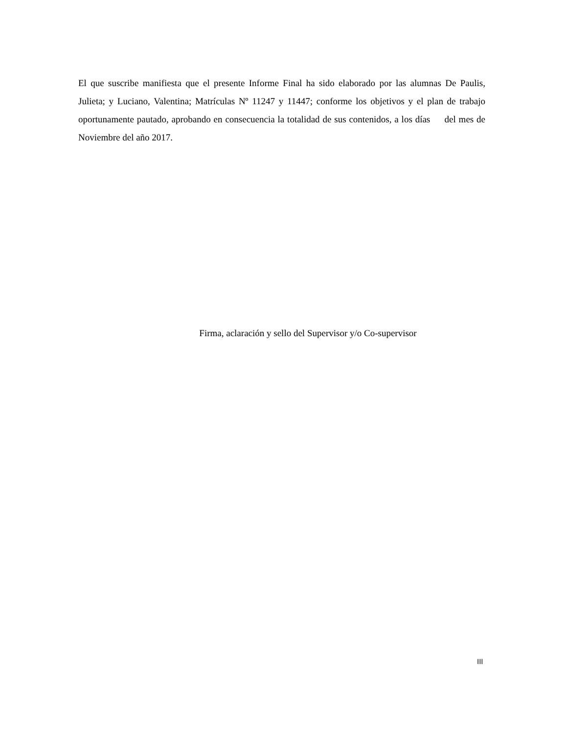El que suscribe manifiesta que el presente Informe Final ha sido elaborado por las alumnas De Paulis, Julieta; y Luciano, Valentina; Matrículas Nº 11247 y 11447; conforme los objetivos y el plan de trabajo oportunamente pautado, aprobando en consecuencia la totalidad de sus contenidos, a los días del mes de Noviembre del año 2017.
Firma, aclaración y sello del Supervisor y/o Co-supervisor
III